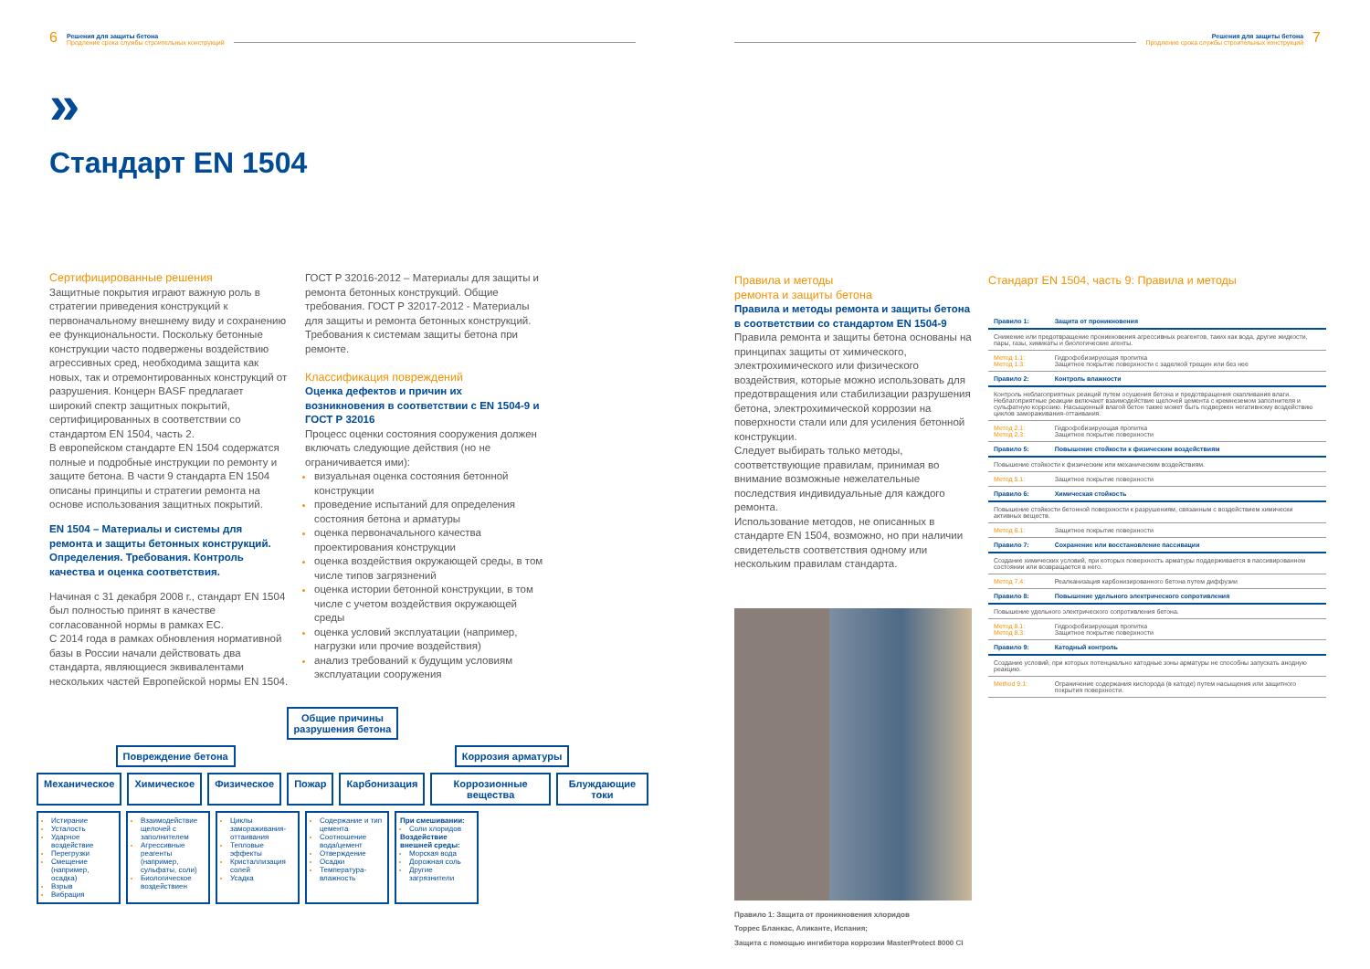6
Решения для защиты бетона
Продление срока службы строительных конструкций
»
Стандарт EN 1504
Сертифицированные решения
Защитные покрытия играют важную роль в стратегии приведения конструкций к первоначальному внешнему виду и сохранению ее функциональности. Поскольку бетонные конструкции часто подвержены воздействию агрессивных сред, необходима защита как новых, так и отремонтированных конструкций от разрушения. Концерн BASF предлагает широкий спектр защитных покрытий, сертифицированных в соответствии со стандартом EN 1504, часть 2.
В европейском стандарте EN 1504 содержатся полные и подробные инструкции по ремонту и защите бетона. В части 9 стандарта EN 1504 описаны принципы и стратегии ремонта на основе использования защитных покрытий.
EN 1504 – Материалы и системы для ремонта и защиты бетонных конструкций. Определения. Требования. Контроль качества и оценка соответствия.
Начиная с 31 декабря 2008 г., стандарт EN 1504 был полностью принят в качестве согласованной нормы в рамках ЕС.
С 2014 года в рамках обновления нормативной базы в России начали действовать два стандарта, являющиеся эквивалентами нескольких частей Европейской нормы EN 1504.
ГОСТ Р 32016-2012 – Материалы для защиты и ремонта бетонных конструкций. Общие требования. ГОСТ Р 32017-2012 - Материалы для защиты и ремонта бетонных конструкций. Требования к системам защиты бетона при ремонте.
Классификация повреждений
Оценка дефектов и причин их возникновения в соответствии с EN 1504-9 и ГОСТ Р 32016
Процесс оценки состояния сооружения должен включать следующие действия (но не ограничивается ими):
визуальная оценка состояния бетонной конструкции
проведение испытаний для определения состояния бетона и арматуры
оценка первоначального качества проектирования конструкции
оценка воздействия окружающей среды, в том числе типов загрязнений
оценка истории бетонной конструкции, в том числе с учетом воздействия окружающей среды
оценка условий эксплуатации (например, нагрузки или прочие воздействия)
анализ требований к будущим условиям эксплуатации сооружения
Общие причины
разрушения бетона
Повреждение бетона Коррозия арматуры
Механическое Химическое Физическое Пожар Карбонизация Коррозионные вещества Блуждающие токи
Истирание
Усталость
Ударное воздействие
Перегрузки
Смещение (например, осадка)
Взрыв
Вибрация
Взаимодействие щелочей с заполнителем
Агрессивные реагенты (например, сульфаты, соли)
Биологическое воздействиен
Циклы замораживания-оттаивания
Тепловые эффекты
Кристаллизация солей
Усадка
Содержание и тип цемента
Соотношение вода/цемент
Отверждение
Осадки
Температура-влажность
При смешивании:
Соли хлоридов
Воздействие внешней среды:
Морская вода
Дорожная соль
Другие загрязнители
Решения для защиты бетона
Продление срока службы строительных конструкций
7
Правила и методы
ремонта и защиты бетона
Правила и методы ремонта и защиты бетона в соответствии со стандартом EN 1504-9
Правила ремонта и защиты бетона основаны на принципах защиты от химического, электрохимического или физического воздействия, которые можно использовать для предотвращения или стабилизации разрушения бетона, электрохимической коррозии на поверхности стали или для усиления бетонной конструкции.
Следует выбирать только методы, соответствующие правилам, принимая во внимание возможные нежелательные последствия индивидуальные для каждого ремонта.
Использование методов, не описанных в стандарте EN 1504, возможно, но при наличии свидетельств соответствия одному или нескольким правилам стандарта.
Правило 1: Защита от проникновения хлоридов
Торрес Бланкас, Аликанте, Испания;
Защита с помощью ингибитора коррозии MasterProtect 8000 CI
Стандарт EN 1504, часть 9: Правила и методы
| Правило 1: | Защита от проникновения |
| Снижение или предотвращение проникновения агрессивных реагентов, таких как вода, другие жидкости, пары, газы, химикаты и биологические агенты. | |
| Метод 1.1: Метод 1.3: | Гидрофобизирующая пропитка Защитное покрытие поверхности с заделкой трещин или без нее |
| Правило 2: | Контроль влажности |
| Контроль неблагоприятных реакций путем осушения бетона и предотвращения скапливания влаги. Неблагоприятные реакции включают взаимодействие щелочей цемента с кремнеземом заполнителя и сульфатную коррозию. Насыщенный влагой бетон также может быть подвержен негативному воздействию циклов замораживания-оттаивания. | |
| Метод 2.1: Метод 2.3: | Гидрофобизирующая пропитка Защитное покрытие поверхности |
| Правило 5: | Повышение стойкости к физическим воздействиям |
| Повышение стойкости к физическим или механическим воздействиям. | |
| Метод 5.1: | Защитное покрытие поверхности |
| Правило 6: | Химическая стойкость |
| Повышение стойкости бетонной поверхности к разрушениям, связанным с воздействием химически активных веществ. | |
| Метод 6.1: | Защитное покрытие поверхности |
| Правило 7: | Сохранение или восстановление пассивации |
| Создание химических условий, при которых поверхность арматуры поддерживается в пассивированном состоянии или возвращается в него. | |
| Метод 7.4: | Реалканизация карбонизированного бетона путем диффузии |
| Правило 8: | Повышение удельного электрического сопротивления |
| Повышение удельного электрического сопротивления бетона. | |
| Метод 8.1: Метод 8.3: | Гидрофобизирующая пропитка Защитное покрытие поверхности |
| Правило 9: | Катодный контроль |
| Создание условий, при которых потенциально катодные зоны арматуры не способны запускать анодную реакцию. | |
| Method 9.1: | Ограничение содержания кислорода (в катоде) путем насыщения или защитного покрытия поверхности. |